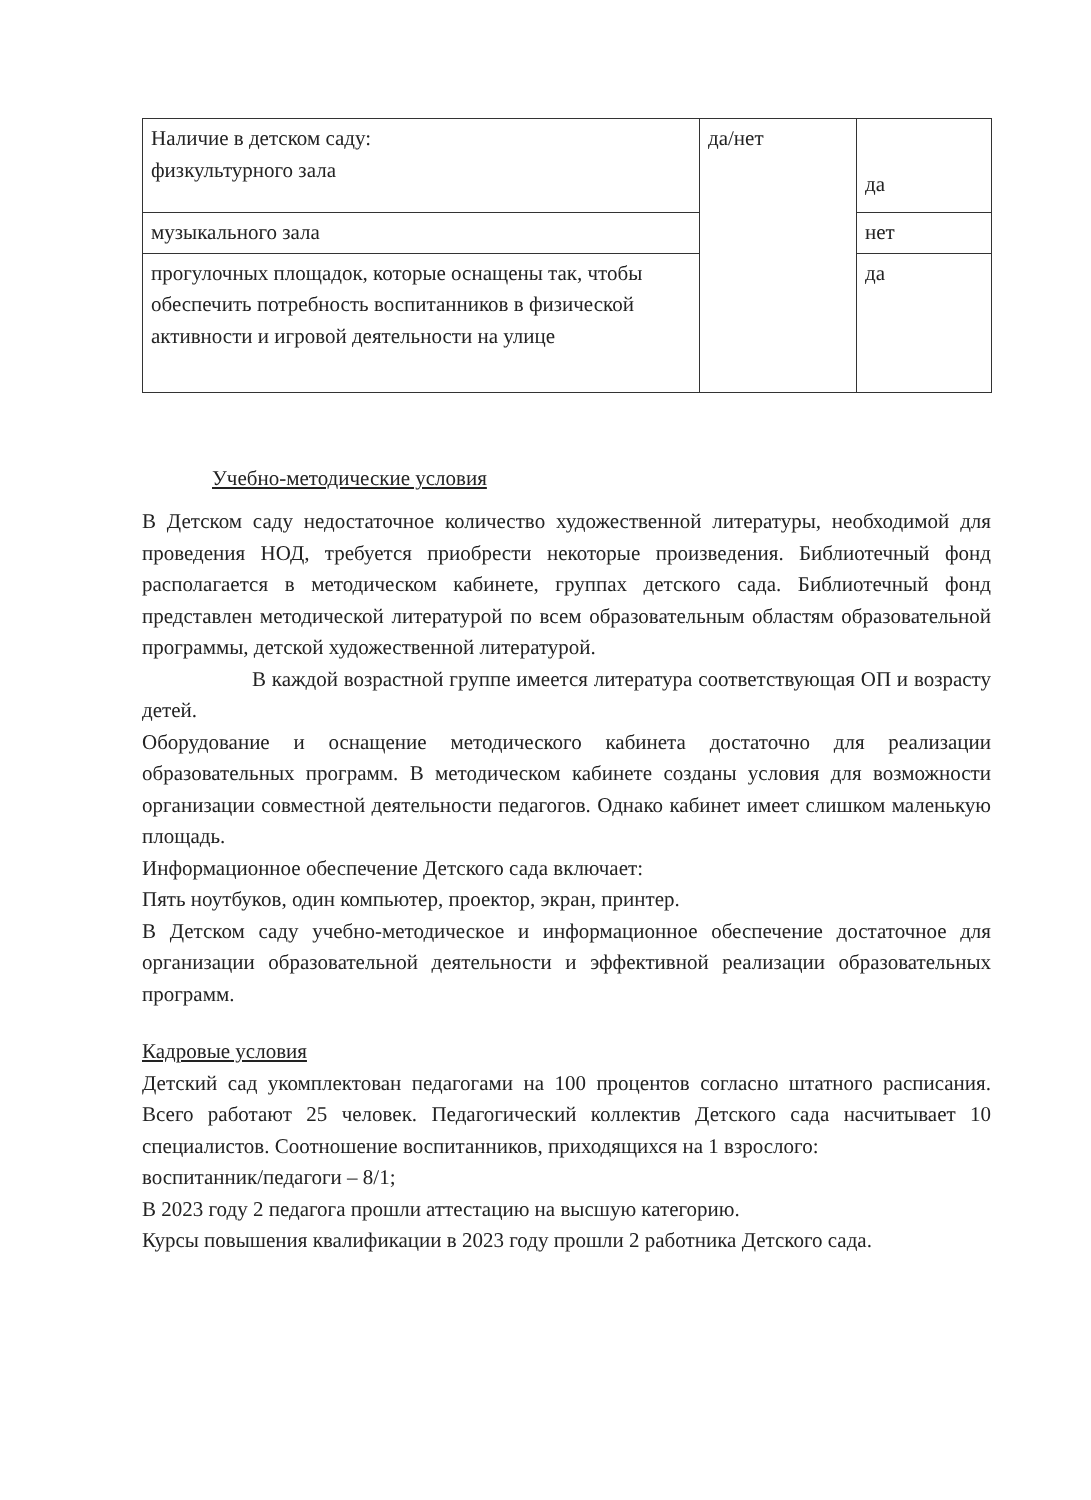| Наличие в детском саду: физкультурного зала | да/нет | да |
| музыкального зала | | нет |
| прогулочных площадок, которые оснащены так, чтобы обеспечить потребность воспитанников в физической активности и игровой деятельности на улице | | да |
Учебно-методические условия
В Детском саду недостаточное количество художественной литературы, необходимой для проведения НОД, требуется приобрести некоторые произведения. Библиотечный фонд располагается в методическом кабинете, группах детского сада. Библиотечный фонд представлен методической литературой по всем образовательным областям образовательной программы, детской художественной литературой.
В каждой возрастной группе имеется литература соответствующая ОП и возрасту детей.
Оборудование и оснащение методического кабинета достаточно для реализации образовательных программ. В методическом кабинете созданы условия для возможности организации совместной деятельности педагогов. Однако кабинет имеет слишком маленькую площадь.
Информационное обеспечение Детского сада включает:
Пять ноутбуков, один компьютер, проектор, экран, принтер.
В Детском саду учебно-методическое и информационное обеспечение достаточное для организации образовательной деятельности и эффективной реализации образовательных программ.
Кадровые условия
Детский сад укомплектован педагогами на 100 процентов согласно штатного расписания. Всего работают 25 человек. Педагогический коллектив Детского сада насчитывает 10 специалистов. Соотношение воспитанников, приходящихся на 1 взрослого:
воспитанник/педагоги – 8/1;
В 2023 году 2 педагога прошли аттестацию на высшую категорию.
Курсы повышения квалификации в 2023 году прошли 2 работника Детского сада.